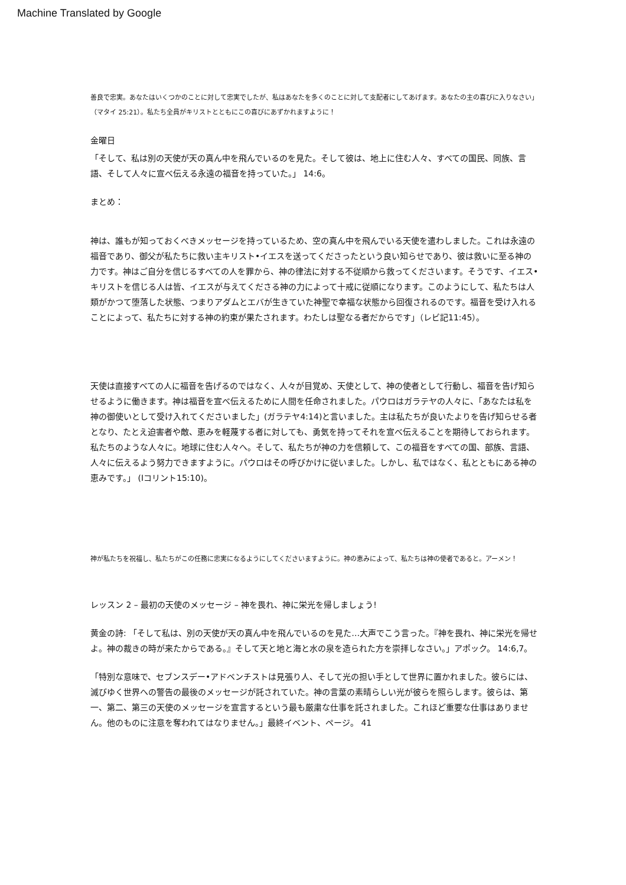Machine Translated by Google
善良で忠実。あなたはいくつかのことに対して忠実でしたが、私はあなたを多くのことに対して支配者にしてあげます。あなたの主の喜びに入りなさい」（マタイ 25:21）。私たち全員がキリストとともにこの喜びにあずかれますように！
金曜日
「そして、私は別の天使が天の真ん中を飛んでいるのを見た。そして彼は、地上に住む人々、すべての国民、同族、言語、そして人々に宣べ伝える永遠の福音を持っていた。」 14:6。
まとめ：
神は、誰もが知っておくべきメッセージを持っているため、空の真ん中を飛んでいる天使を遣わしました。これは永遠の福音であり、御父が私たちに救い主キリスト•イエスを送ってくださったという良い知らせであり、彼は救いに至る神の力です。神はご自分を信じるすべての人を罪から、神の律法に対する不従順から救ってくださいます。そうです、イエス•キリストを信じる人は皆、イエスが与えてくださる神の力によって十戒に従順になります。このようにして、私たちは人類がかつて堕落した状態、つまりアダムとエバが生きていた神聖で幸福な状態から回復されるのです。福音を受け入れることによって、私たちに対する神の約束が果たされます。わたしは聖なる者だからです」（レビ記11:45）。
天使は直接すべての人に福音を告げるのではなく、人々が目覚め、天使として、神の使者として行動し、福音を告げ知らせるように働きます。神は福音を宣べ伝えるために人間を任命されました。パウロはガラテヤの人々に、「あなたは私を神の御使いとして受け入れてくださいました」(ガラテヤ4:14)と言いました。主は私たちが良いたよりを告げ知らせる者となり、たとえ迫害者や敵、恵みを軽蔑する者に対しても、勇気を持ってそれを宣べ伝えることを期待しておられます。私たちのような人々に。地球に住む人々へ。そして、私たちが神の力を信頼して、この福音をすべての国、部族、言語、人々に伝えるよう努力できますように。パウロはその呼びかけに従いました。しかし、私ではなく、私とともにある神の恵みです。」 (Iコリント15:10)。
神が私たちを祝福し、私たちがこの任務に忠実になるようにしてくださいますように。神の恵みによって、私たちは神の使者であると。アーメン！
レッスン 2 – 最初の天使のメッセージ – 神を畏れ、神に栄光を帰しましょう!
黄金の詩: 「そして私は、別の天使が天の真ん中を飛んでいるのを見た…大声でこう言った。『神を畏れ、神に栄光を帰せよ。神の裁きの時が来たからである。』そして天と地と海と水の泉を造られた方を崇拝しなさい。」アポック。 14:6,7。
「特別な意味で、セブンスデー•アドベンチストは見張り人、そして光の担い手として世界に置かれました。彼らには、滅びゆく世界への警告の最後のメッセージが託されていた。神の言葉の素晴らしい光が彼らを照らします。彼らは、第一、第二、第三の天使のメッセージを宣言するという最も厳粛な仕事を託されました。これほど重要な仕事はありません。他のものに注意を奪われてはなりません。」最終イベント、ページ。 41